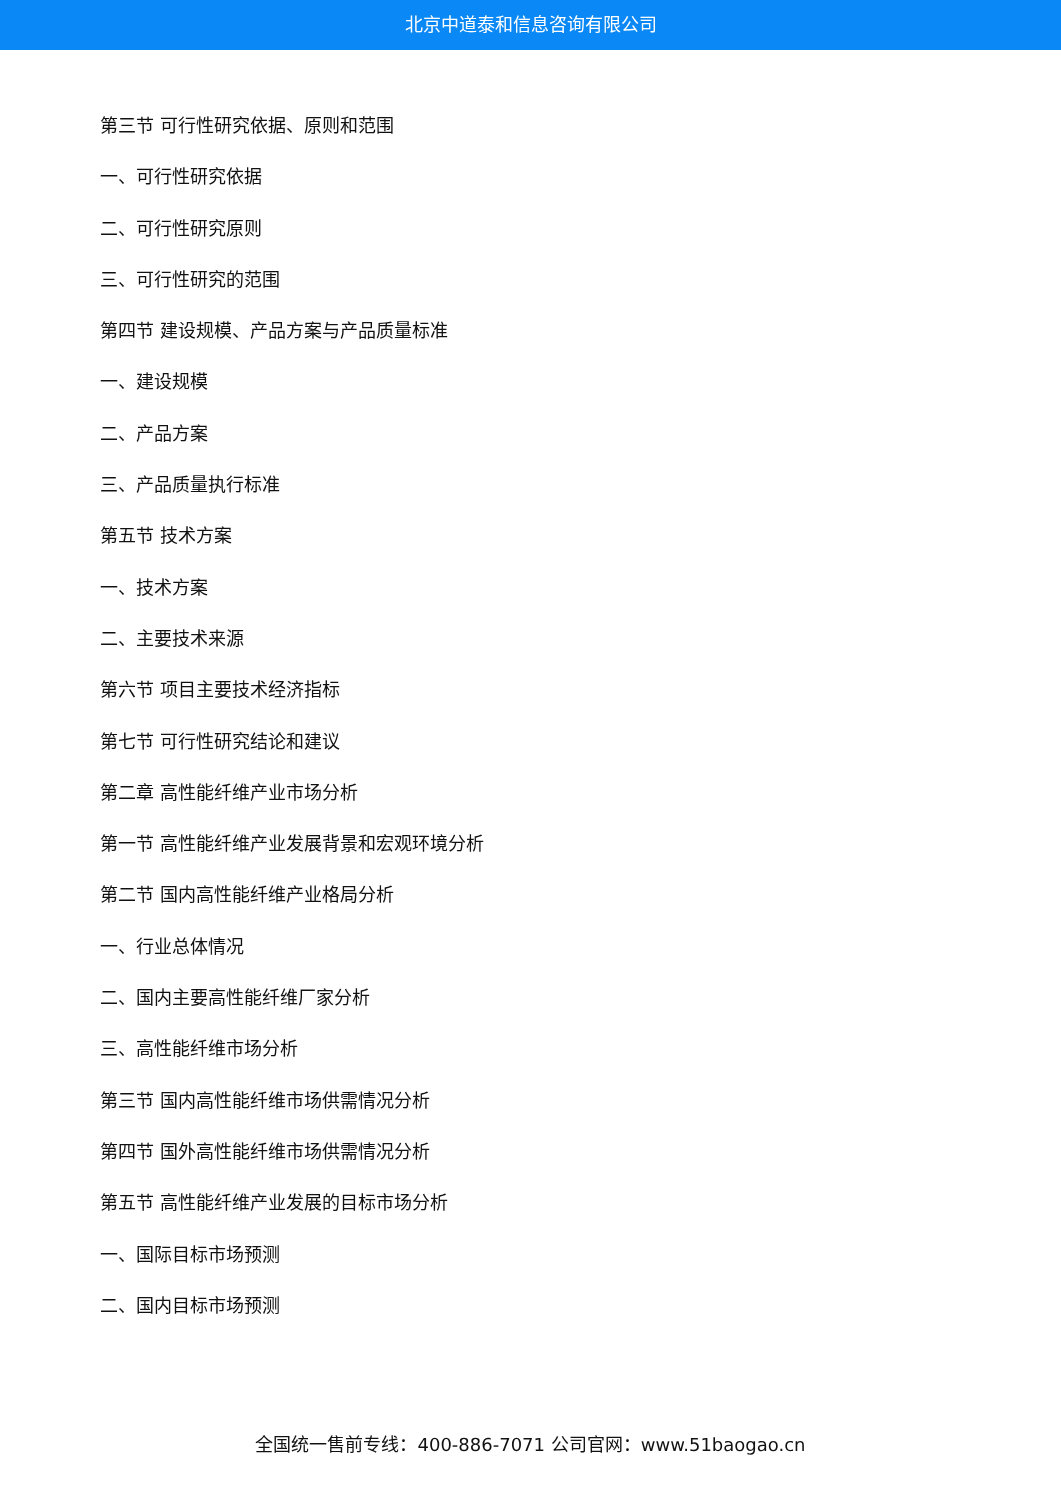北京中道泰和信息咨询有限公司
第三节 可行性研究依据、原则和范围
一、可行性研究依据
二、可行性研究原则
三、可行性研究的范围
第四节 建设规模、产品方案与产品质量标准
一、建设规模
二、产品方案
三、产品质量执行标准
第五节 技术方案
一、技术方案
二、主要技术来源
第六节 项目主要技术经济指标
第七节 可行性研究结论和建议
第二章 高性能纤维产业市场分析
第一节 高性能纤维产业发展背景和宏观环境分析
第二节 国内高性能纤维产业格局分析
一、行业总体情况
二、国内主要高性能纤维厂家分析
三、高性能纤维市场分析
第三节 国内高性能纤维市场供需情况分析
第四节 国外高性能纤维市场供需情况分析
第五节 高性能纤维产业发展的目标市场分析
一、国际目标市场预测
二、国内目标市场预测
全国统一售前专线：400-886-7071 公司官网：www.51baogao.cn